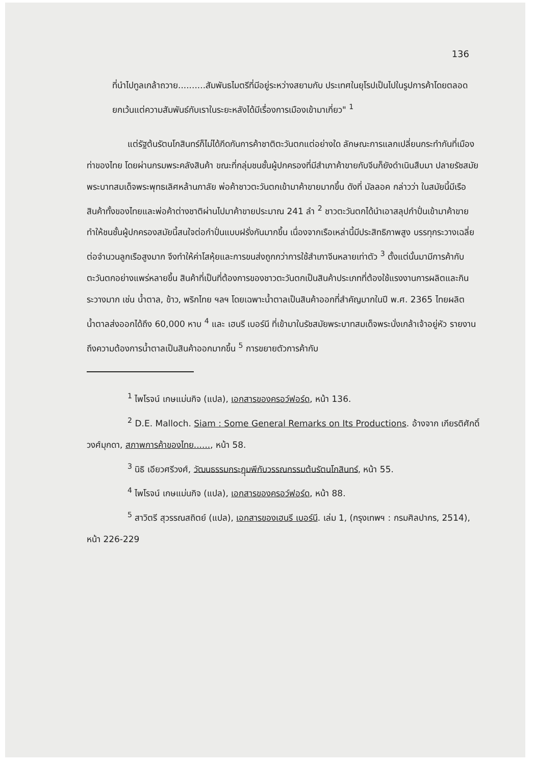136
ที่นำไปทูลเกล้าถวาย..........สัมพันธไมตรีที่มีอยู่ระหว่างสยามกับ ประเทศในยุโรปเป็นไปในรูปการค้าโดยตลอด ยกเว้นแต่ความสัมพันธ์กับเราในระยะหลังได้มีเรื่องการเมืองเข้ามาเกี่ยว" <sup>1</sup>
แต่รัฐต้นรัตนโกสินทร์ก็ไม่ได้กีดกันการค้าชาติตะวันตกแต่อย่างใด ลักษณะการแลกเปลี่ยนกระทำกันที่เมืองท่าของไทย โดยผ่านกรมพระคลังสินค้า ขณะที่กลุ่มชนชั้นผู้ปกครองที่มีสำเภาค้าขายกับจีนก็ยังดำเนินสืบมา ปลายรัชสมัยพระบาทสมเด็จพระพุทธเลิศหล้านภาลัย พ่อค้าชาวตะวันตกเข้ามาค้าขายมากขึ้น ดังที่ มัลลอค กล่าวว่า ในสมัยนี้มีเรือสินค้าทั้งของไทยและพ่อค้าต่างชาติผ่านไปมาค้าขายประมาณ 241 ลำ <sup>2</sup> ชาวตะวันตกได้นำเอาสลุปกำปั่นเข้ามาค้าขายทำให้ชนชั้นผู้ปกครองสมัยนี้สนใจต่อกำปั่นแบบฝรั่งกันมากขึ้น เนื่องจากเรือเหล่านี้มีประสิทธิภาพสูง บรรทุกระวางเฉลี่ยต่อจำนวนลูกเรือสูงมาก จึงทำให้ค่าโสหุ้ยและการขนส่งถูกกว่าการใช้สำเภาจีนหลายเท่าตัว <sup>3</sup> ตั้งแต่นั้นมามีการค้ากับตะวันตกอย่างแพร่หลายขึ้น สินค้าที่เป็นที่ต้องการของชาวตะวันตกเป็นสินค้าประเภทที่ต้องใช้แรงงานการผลิตและกินระวางมาก เช่น น้ำตาล, ข้าว, พริกไทย ฯลฯ โดยเฉพาะน้ำตาลเป็นสินค้าออกที่สำคัญมากในปี พ.ศ. 2365 ไทยผลิตน้ำตาลส่งออกได้ถึง 60,000 หาบ <sup>4</sup> และ เฮนรี เบอร์นี ที่เข้ามาในรัชสมัยพระบาทสมเด็จพระนั่งเกล้าเจ้าอยู่หัว รายงานถึงความต้องการน้ำตาลเป็นสินค้าออกมากขึ้น <sup>5</sup> การขยายตัวการค้ากับ
<sup>1</sup> ไพโรจน์ เกษแม่นกิจ (แปล), เอกสารของครอว์ฟอร์ด, หน้า 136.
<sup>2</sup> D.E. Malloch. Siam : Some General Remarks on Its Productions. อ้างจาก เกียรติศักดิ์ วงศ์มุกดา, สภาพการค้าของไทย......, หน้า 58.
<sup>3</sup> นิธิ เอียวศรีวงศ์, วัฒนธรรมกระฎุมพีกับวรรณกรรมต้นรัตนโกสินทร์, หน้า 55.
<sup>4</sup> ไพโรจน์ เกษแม่นกิจ (แปล), เอกสารของครอว์ฟอร์ด, หน้า 88.
<sup>5</sup> สาวิตรี สุวรรณสถิตย์ (แปล), เอกสารของเฮนรี เบอร์นี. เล่ม 1, (กรุงเทพฯ : กรมศิลปากร, 2514), หน้า 226-229